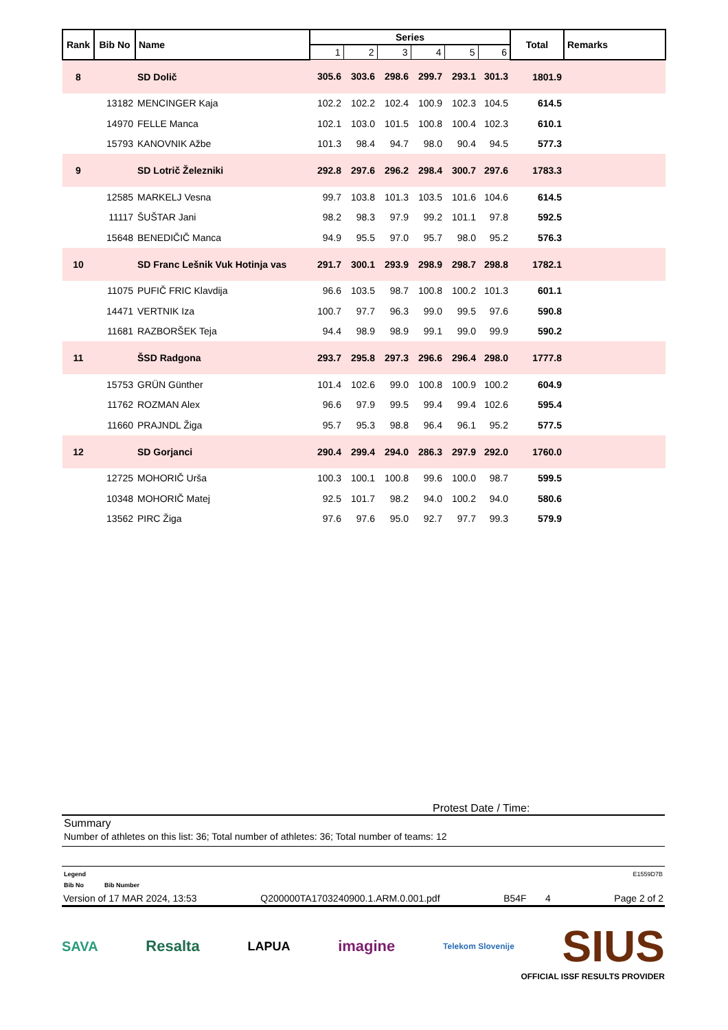| Rank | Bib No | Name | Series | | | | | | Total | Remarks |
| --- | --- | --- | --- | --- | --- | --- | --- | --- | --- | --- |
| | | | 1 | 2 | 3 | 4 | 5 | 6 | | |
| 8 | | SD Dolič | 305.6 | 303.6 | 298.6 | 299.7 | 293.1 | 301.3 | 1801.9 | |
| | 13182 | MENCINGER Kaja | 102.2 | 102.2 | 102.4 | 100.9 | 102.3 | 104.5 | 614.5 | |
| | 14970 | FELLE Manca | 102.1 | 103.0 | 101.5 | 100.8 | 100.4 | 102.3 | 610.1 | |
| | 15793 | KANOVNIK Ažbe | 101.3 | 98.4 | 94.7 | 98.0 | 90.4 | 94.5 | 577.3 | |
| 9 | | SD Lotrič Železniki | 292.8 | 297.6 | 296.2 | 298.4 | 300.7 | 297.6 | 1783.3 | |
| | 12585 | MARKELJ Vesna | 99.7 | 103.8 | 101.3 | 103.5 | 101.6 | 104.6 | 614.5 | |
| | 11117 | ŠUŠTAR Jani | 98.2 | 98.3 | 97.9 | 99.2 | 101.1 | 97.8 | 592.5 | |
| | 15648 | BENEDIČIČ Manca | 94.9 | 95.5 | 97.0 | 95.7 | 98.0 | 95.2 | 576.3 | |
| 10 | | SD Franc Lešnik Vuk Hotinja vas | 291.7 | 300.1 | 293.9 | 298.9 | 298.7 | 298.8 | 1782.1 | |
| | 11075 | PUFIČ FRIC Klavdija | 96.6 | 103.5 | 98.7 | 100.8 | 100.2 | 101.3 | 601.1 | |
| | 14471 | VERTNIK Iza | 100.7 | 97.7 | 96.3 | 99.0 | 99.5 | 97.6 | 590.8 | |
| | 11681 | RAZBORŠEK Teja | 94.4 | 98.9 | 98.9 | 99.1 | 99.0 | 99.9 | 590.2 | |
| 11 | | ŠSD Radgona | 293.7 | 295.8 | 297.3 | 296.6 | 296.4 | 298.0 | 1777.8 | |
| | 15753 | GRÜN Günther | 101.4 | 102.6 | 99.0 | 100.8 | 100.9 | 100.2 | 604.9 | |
| | 11762 | ROZMAN Alex | 96.6 | 97.9 | 99.5 | 99.4 | 99.4 | 102.6 | 595.4 | |
| | 11660 | PRAJNDL Žiga | 95.7 | 95.3 | 98.8 | 96.4 | 96.1 | 95.2 | 577.5 | |
| 12 | | SD Gorjanci | 290.4 | 299.4 | 294.0 | 286.3 | 297.9 | 292.0 | 1760.0 | |
| | 12725 | MOHORIČ Urša | 100.3 | 100.1 | 100.8 | 99.6 | 100.0 | 98.7 | 599.5 | |
| | 10348 | MOHORIČ Matej | 92.5 | 101.7 | 98.2 | 94.0 | 100.2 | 94.0 | 580.6 | |
| | 13562 | PIRC Žiga | 97.6 | 97.6 | 95.0 | 92.7 | 97.7 | 99.3 | 579.9 | |
Protest Date / Time:
Summary
Number of athletes on this list: 36; Total number of athletes: 36; Total number of teams: 12
Legend E1559D7B
Bib No Bib Number
Version of 17 MAR 2024, 13:53 Q200000TA1703240900.1.ARM.0.001.pdf B54F 4 Page 2 of 2
SAVA Resalta LAPUA imagine Telekom Slovenije SIUS
OFFICIAL ISSF RESULTS PROVIDER